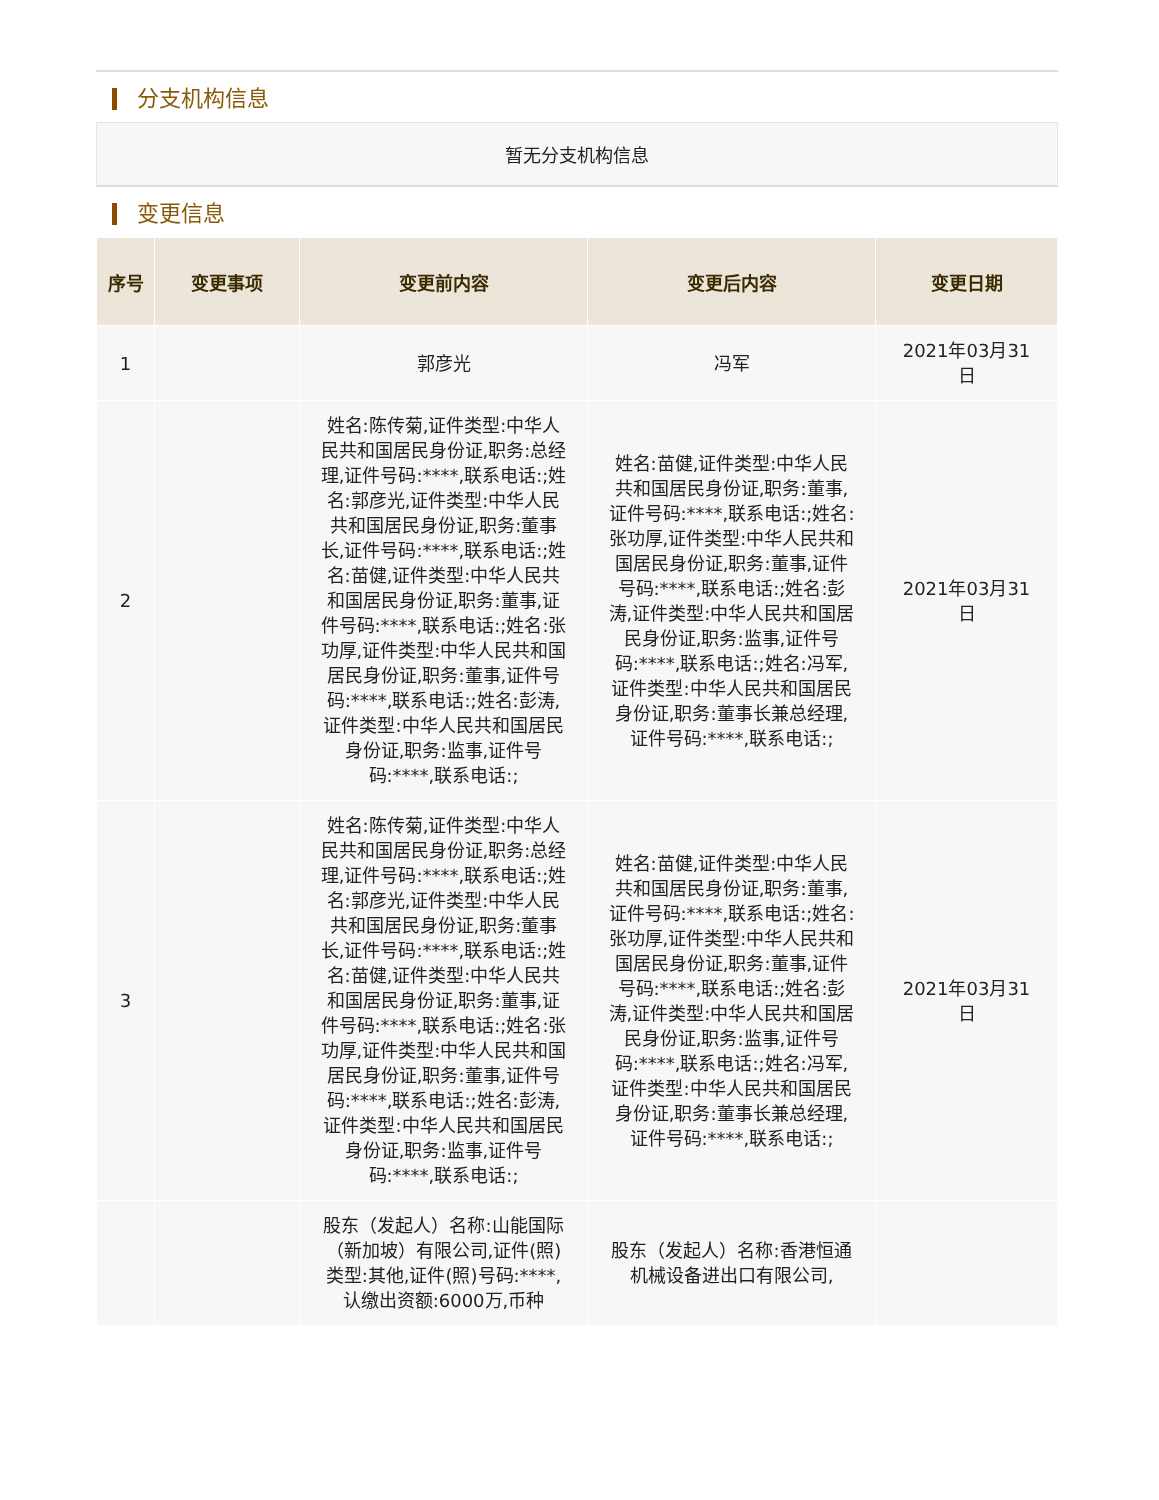分支机构信息
暂无分支机构信息
变更信息
| 序号 | 变更事项 | 变更前内容 | 变更后内容 | 变更日期 |
| --- | --- | --- | --- | --- |
| 1 | | 郭彦光 | 冯军 | 2021年03月31日 |
| 2 | | 姓名:陈传菊,证件类型:中华人民共和国居民身份证,职务:总经理,证件号码:****,联系电话:;姓名:郭彦光,证件类型:中华人民共和国居民身份证,职务:董事长,证件号码:****,联系电话:;姓名:苗健,证件类型:中华人民共和国居民身份证,职务:董事,证件号码:****,联系电话:;姓名:张功厚,证件类型:中华人民共和国居民身份证,职务:董事,证件号码:****,联系电话:;姓名:彭涛,证件类型:中华人民共和国居民身份证,职务:监事,证件号码:****,联系电话:; | 姓名:苗健,证件类型:中华人民共和国居民身份证,职务:董事,证件号码:****,联系电话:;姓名:张功厚,证件类型:中华人民共和国居民身份证,职务:董事,证件号码:****,联系电话:;姓名:彭涛,证件类型:中华人民共和国居民身份证,职务:监事,证件号码:****,联系电话:;姓名:冯军,证件类型:中华人民共和国居民身份证,职务:董事长兼总经理,证件号码:****,联系电话:; | 2021年03月31日 |
| 3 | | 姓名:陈传菊,证件类型:中华人民共和国居民身份证,职务:总经理,证件号码:****,联系电话:;姓名:郭彦光,证件类型:中华人民共和国居民身份证,职务:董事长,证件号码:****,联系电话:;姓名:苗健,证件类型:中华人民共和国居民身份证,职务:董事,证件号码:****,联系电话:;姓名:张功厚,证件类型:中华人民共和国居民身份证,职务:董事,证件号码:****,联系电话:;姓名:彭涛,证件类型:中华人民共和国居民身份证,职务:监事,证件号码:****,联系电话:; | 姓名:苗健,证件类型:中华人民共和国居民身份证,职务:董事,证件号码:****,联系电话:;姓名:张功厚,证件类型:中华人民共和国居民身份证,职务:董事,证件号码:****,联系电话:;姓名:彭涛,证件类型:中华人民共和国居民身份证,职务:监事,证件号码:****,联系电话:;姓名:冯军,证件类型:中华人民共和国居民身份证,职务:董事长兼总经理,证件号码:****,联系电话:; | 2021年03月31日 |
| | | 股东（发起人）名称:山能国际（新加坡）有限公司,证件(照)类型:其他,证件(照)号码:****,认缴出资额:6000万,币种 | 股东（发起人）名称:香港恒通机械设备进出口有限公司, | |